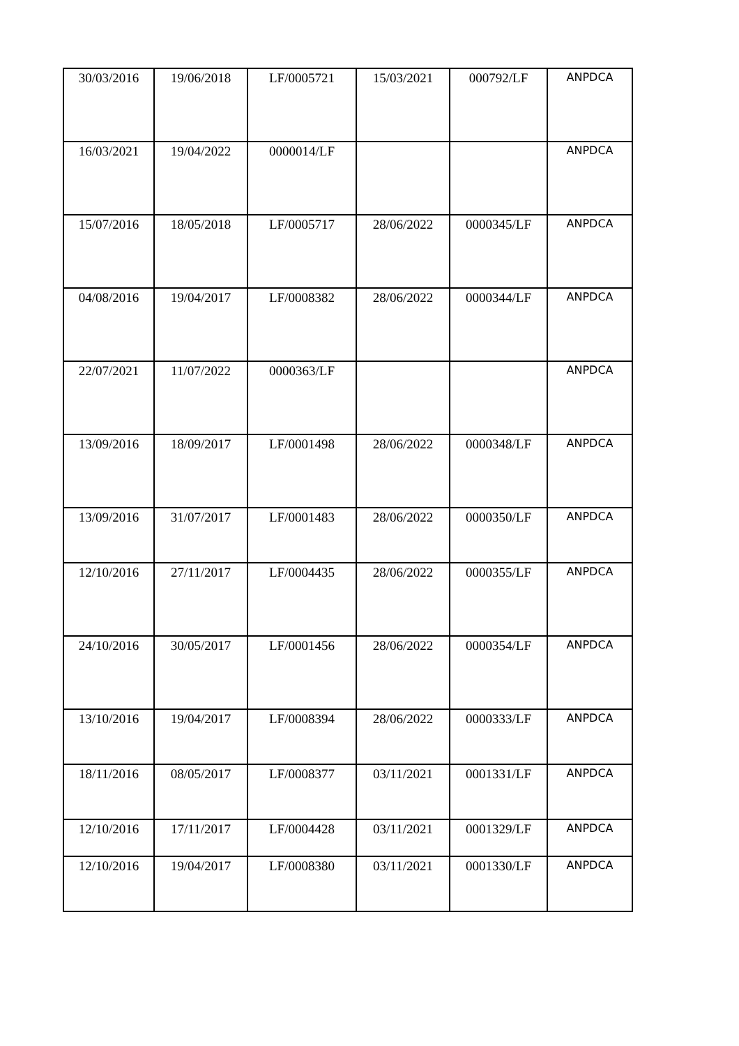| 30/03/2016 | 19/06/2018 | LF/0005721 | 15/03/2021 | 000792/LF | ANPDCA |
| 16/03/2021 | 19/04/2022 | 0000014/LF | | | ANPDCA |
| 15/07/2016 | 18/05/2018 | LF/0005717 | 28/06/2022 | 0000345/LF | ANPDCA |
| 04/08/2016 | 19/04/2017 | LF/0008382 | 28/06/2022 | 0000344/LF | ANPDCA |
| 22/07/2021 | 11/07/2022 | 0000363/LF | | | ANPDCA |
| 13/09/2016 | 18/09/2017 | LF/0001498 | 28/06/2022 | 0000348/LF | ANPDCA |
| 13/09/2016 | 31/07/2017 | LF/0001483 | 28/06/2022 | 0000350/LF | ANPDCA |
| 12/10/2016 | 27/11/2017 | LF/0004435 | 28/06/2022 | 0000355/LF | ANPDCA |
| 24/10/2016 | 30/05/2017 | LF/0001456 | 28/06/2022 | 0000354/LF | ANPDCA |
| 13/10/2016 | 19/04/2017 | LF/0008394 | 28/06/2022 | 0000333/LF | ANPDCA |
| 18/11/2016 | 08/05/2017 | LF/0008377 | 03/11/2021 | 0001331/LF | ANPDCA |
| 12/10/2016 | 17/11/2017 | LF/0004428 | 03/11/2021 | 0001329/LF | ANPDCA |
| 12/10/2016 | 19/04/2017 | LF/0008380 | 03/11/2021 | 0001330/LF | ANPDCA |